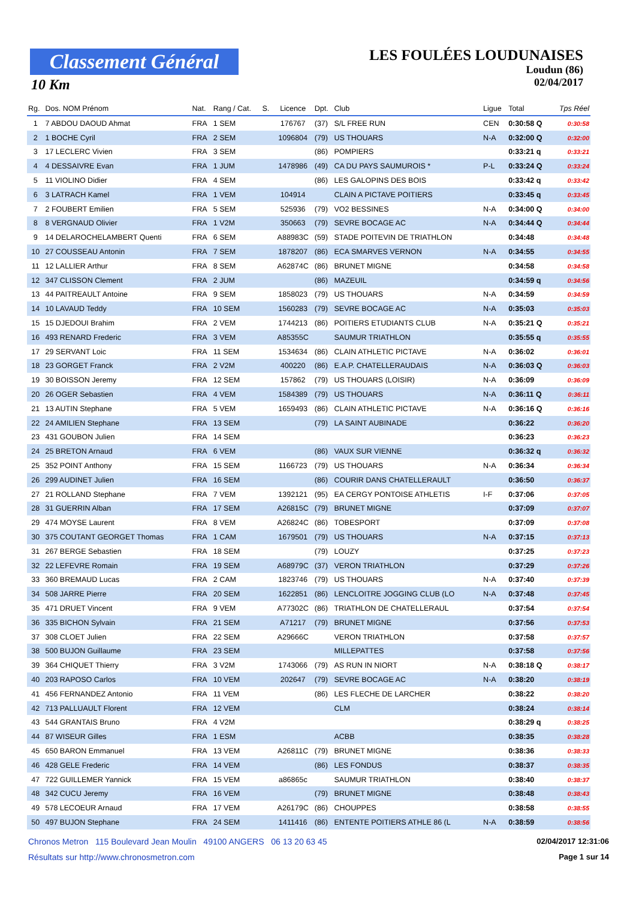Classement Général
10 Km
LES FOULÉES LOUDUNAISES
Loudun (86)
02/04/2017
| Rg. | Dos. NOM Prénom | Nat. | Rang / Cat. | S. | Licence | Dpt. | Club | Ligue | Total | Tps Réel |
| --- | --- | --- | --- | --- | --- | --- | --- | --- | --- | --- |
| 1 | 7 ABDOU DAOUD Ahmat | FRA | 1 SEM | | 176767 | (37) | S/L FREE RUN | CEN | 0:30:58 Q | 0:30:58 |
| 2 | 1 BOCHE Cyril | FRA | 2 SEM | | 1096804 | (79) | US THOUARS | N-A | 0:32:00 Q | 0:32:00 |
| 3 | 17 LECLERC Vivien | FRA | 3 SEM | | | (86) | POMPIERS | | 0:33:21 q | 0:33:21 |
| 4 | 4 DESSAIVRE Evan | FRA | 1 JUM | | 1478986 | (49) | CA DU PAYS SAUMUROIS * | P-L | 0:33:24 Q | 0:33:24 |
| 5 | 11 VIOLINO Didier | FRA | 4 SEM | | | (86) | LES GALOPINS DES BOIS | | 0:33:42 q | 0:33:42 |
| 6 | 3 LATRACH Kamel | FRA | 1 VEM | | 104914 | | CLAIN A PICTAVE POITIERS | | 0:33:45 q | 0:33:45 |
| 7 | 2 FOUBERT Emilien | FRA | 5 SEM | | 525936 | (79) | VO2 BESSINES | N-A | 0:34:00 Q | 0:34:00 |
| 8 | 8 VERGNAUD Olivier | FRA | 1 V2M | | 350663 | (79) | SEVRE BOCAGE AC | N-A | 0:34:44 Q | 0:34:44 |
| 9 | 14 DELAROCHELAMBERT Quenti | FRA | 6 SEM | | A88983C | (59) | STADE POITEVIN DE TRIATHLON | | 0:34:48 | 0:34:48 |
| 10 | 27 COUSSEAU Antonin | FRA | 7 SEM | | 1878207 | (86) | ECA SMARVES VERNON | N-A | 0:34:55 | 0:34:55 |
| 11 | 12 LALLIER Arthur | FRA | 8 SEM | | A62874C | (86) | BRUNET MIGNE | | 0:34:58 | 0:34:58 |
| 12 | 347 CLISSON Clement | FRA | 2 JUM | | | (86) | MAZEUIL | | 0:34:59 q | 0:34:56 |
| 13 | 44 PAITREAULT Antoine | FRA | 9 SEM | | 1858023 | (79) | US THOUARS | N-A | 0:34:59 | 0:34:59 |
| 14 | 10 LAVAUD Teddy | FRA | 10 SEM | | 1560283 | (79) | SEVRE BOCAGE AC | N-A | 0:35:03 | 0:35:03 |
| 15 | 15 DJEDOUI Brahim | FRA | 2 VEM | | 1744213 | (86) | POITIERS ETUDIANTS CLUB | N-A | 0:35:21 Q | 0:35:21 |
| 16 | 493 RENARD Frederic | FRA | 3 VEM | | A85355C | | SAUMUR TRIATHLON | | 0:35:55 q | 0:35:55 |
| 17 | 29 SERVANT Loic | FRA | 11 SEM | | 1534634 | (86) | CLAIN ATHLETIC PICTAVE | N-A | 0:36:02 | 0:36:01 |
| 18 | 23 GORGET Franck | FRA | 2 V2M | | 400220 | (86) | E.A.P. CHATELLERAUDAIS | N-A | 0:36:03 Q | 0:36:03 |
| 19 | 30 BOISSON Jeremy | FRA | 12 SEM | | 157862 | (79) | US THOUARS (LOISIR) | N-A | 0:36:09 | 0:36:09 |
| 20 | 26 OGER Sebastien | FRA | 4 VEM | | 1584389 | (79) | US THOUARS | N-A | 0:36:11 Q | 0:36:11 |
| 21 | 13 AUTIN Stephane | FRA | 5 VEM | | 1659493 | (86) | CLAIN ATHLETIC PICTAVE | N-A | 0:36:16 Q | 0:36:16 |
| 22 | 24 AMILIEN Stephane | FRA | 13 SEM | | | (79) | LA SAINT AUBINADE | | 0:36:22 | 0:36:20 |
| 23 | 431 GOUBON Julien | FRA | 14 SEM | | | | | | 0:36:23 | 0:36:23 |
| 24 | 25 BRETON Arnaud | FRA | 6 VEM | | | (86) | VAUX SUR VIENNE | | 0:36:32 q | 0:36:32 |
| 25 | 352 POINT Anthony | FRA | 15 SEM | | 1166723 | (79) | US THOUARS | N-A | 0:36:34 | 0:36:34 |
| 26 | 299 AUDINET Julien | FRA | 16 SEM | | | (86) | COURIR DANS CHATELLERAULT | | 0:36:50 | 0:36:37 |
| 27 | 21 ROLLAND Stephane | FRA | 7 VEM | | 1392121 | (95) | EA CERGY PONTOISE ATHLETIS | I-F | 0:37:06 | 0:37:05 |
| 28 | 31 GUERRIN Alban | FRA | 17 SEM | | A26815C | (79) | BRUNET MIGNE | | 0:37:09 | 0:37:07 |
| 29 | 474 MOYSE Laurent | FRA | 8 VEM | | A26824C | (86) | TOBESPORT | | 0:37:09 | 0:37:08 |
| 30 | 375 COUTANT GEORGET Thomas | FRA | 1 CAM | | 1679501 | (79) | US THOUARS | N-A | 0:37:15 | 0:37:13 |
| 31 | 267 BERGE Sebastien | FRA | 18 SEM | | | (79) | LOUZY | | 0:37:25 | 0:37:23 |
| 32 | 22 LEFEVRE Romain | FRA | 19 SEM | | A68979C | (37) | VERON TRIATHLON | | 0:37:29 | 0:37:26 |
| 33 | 360 BREMAUD Lucas | FRA | 2 CAM | | 1823746 | (79) | US THOUARS | N-A | 0:37:40 | 0:37:39 |
| 34 | 508 JARRE Pierre | FRA | 20 SEM | | 1622851 | (86) | LENCLOITRE JOGGING CLUB (LO | N-A | 0:37:48 | 0:37:45 |
| 35 | 471 DRUET Vincent | FRA | 9 VEM | | A77302C | (86) | TRIATHLON DE CHATELLERAUL | | 0:37:54 | 0:37:54 |
| 36 | 335 BICHON Sylvain | FRA | 21 SEM | | A71217 | (79) | BRUNET MIGNE | | 0:37:56 | 0:37:53 |
| 37 | 308 CLOET Julien | FRA | 22 SEM | | A29666C | | VERON TRIATHLON | | 0:37:58 | 0:37:57 |
| 38 | 500 BUJON Guillaume | FRA | 23 SEM | | | | MILLEPATTES | | 0:37:58 | 0:37:56 |
| 39 | 364 CHIQUET Thierry | FRA | 3 V2M | | 1743066 | (79) | AS RUN IN NIORT | N-A | 0:38:18 Q | 0:38:17 |
| 40 | 203 RAPOSO Carlos | FRA | 10 VEM | | 202647 | (79) | SEVRE BOCAGE AC | N-A | 0:38:20 | 0:38:19 |
| 41 | 456 FERNANDEZ Antonio | FRA | 11 VEM | | | (86) | LES FLECHE DE LARCHER | | 0:38:22 | 0:38:20 |
| 42 | 713 PALLUAULT Florent | FRA | 12 VEM | | | | CLM | | 0:38:24 | 0:38:14 |
| 43 | 544 GRANTAIS Bruno | FRA | 4 V2M | | | | | | 0:38:29 q | 0:38:25 |
| 44 | 87 WISEUR Gilles | FRA | 1 ESM | | | | ACBB | | 0:38:35 | 0:38:28 |
| 45 | 650 BARON Emmanuel | FRA | 13 VEM | | A26811C | (79) | BRUNET MIGNE | | 0:38:36 | 0:38:33 |
| 46 | 428 GELE Frederic | FRA | 14 VEM | | | (86) | LES FONDUS | | 0:38:37 | 0:38:35 |
| 47 | 722 GUILLEMER Yannick | FRA | 15 VEM | | a86865c | | SAUMUR TRIATHLON | | 0:38:40 | 0:38:37 |
| 48 | 342 CUCU Jeremy | FRA | 16 VEM | | | (79) | BRUNET MIGNE | | 0:38:48 | 0:38:43 |
| 49 | 578 LECOEUR Arnaud | FRA | 17 VEM | | A26179C | (86) | CHOUPPES | | 0:38:58 | 0:38:55 |
| 50 | 497 BUJON Stephane | FRA | 24 SEM | | 1411416 | (86) | ENTENTE POITIERS ATHLE 86 (L | N-A | 0:38:59 | 0:38:56 |
Chronos Metron 115 Boulevard Jean Moulin 49100 ANGERS 06 13 20 63 45 02/04/2017 12:31:06
Résultats sur http://www.chronosmetron.com Page 1 sur 14